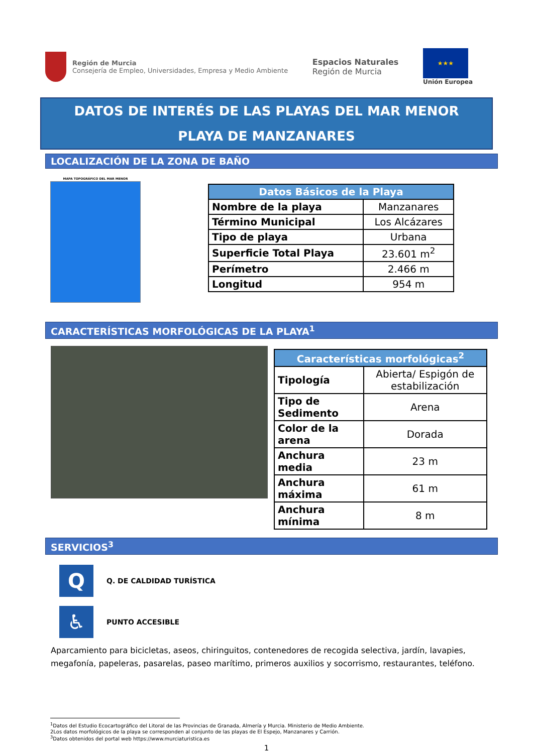Región de Murcia
Consejería de Empleo, Universidades, Empresa y Medio Ambiente
Espacios Naturales
Región de Murcia
★★★
Unión Europea
DATOS DE INTERÉS DE LAS PLAYAS DEL MAR MENOR
PLAYA DE MANZANARES
LOCALIZACIÓN DE LA ZONA DE BAÑO
MAPA TOPOGRÁFICO DEL MAR MENOR
| Datos Básicos de la Playa | |
| --- | --- |
| Nombre de la playa | Manzanares |
| Término Municipal | Los Alcázares |
| Tipo de playa | Urbana |
| Superficie Total Playa | 23.601 m<sup>2</sup> |
| Perímetro | 2.466 m |
| Longitud | 954 m |
CARACTERÍSTICAS MORFOLÓGICAS DE LA PLAYA<sup>1</sup>
| Características morfológicas<sup>2</sup> | |
| --- | --- |
| Tipología | Abierta/ Espigón de estabilización |
| Tipo de Sedimento | Arena |
| Color de la arena | Dorada |
| Anchura media | 23 m |
| Anchura máxima | 61 m |
| Anchura mínima | 8 m |
SERVICIOS<sup>3</sup>
Q
Q. DE CALDIDAD TURÍSTICA
♿
PUNTO ACCESIBLE
Aparcamiento para bicicletas, aseos, chiringuitos, contenedores de recogida selectiva, jardín, lavapies, megafonía, papeleras, pasarelas, paseo marítimo, primeros auxilios y socorrismo, restaurantes, teléfono.
<sup>1</sup> Datos del Estudio Ecocartográfico del Litoral de las Provincias de Granada, Almería y Murcia. Ministerio de Medio Ambiente.
2Los datos morfológicos de la playa se corresponden al conjunto de las playas de El Espejo, Manzanares y Carrión.
<sup>3</sup> Datos obtenidos del portal web https://www.murciaturistica.es
1